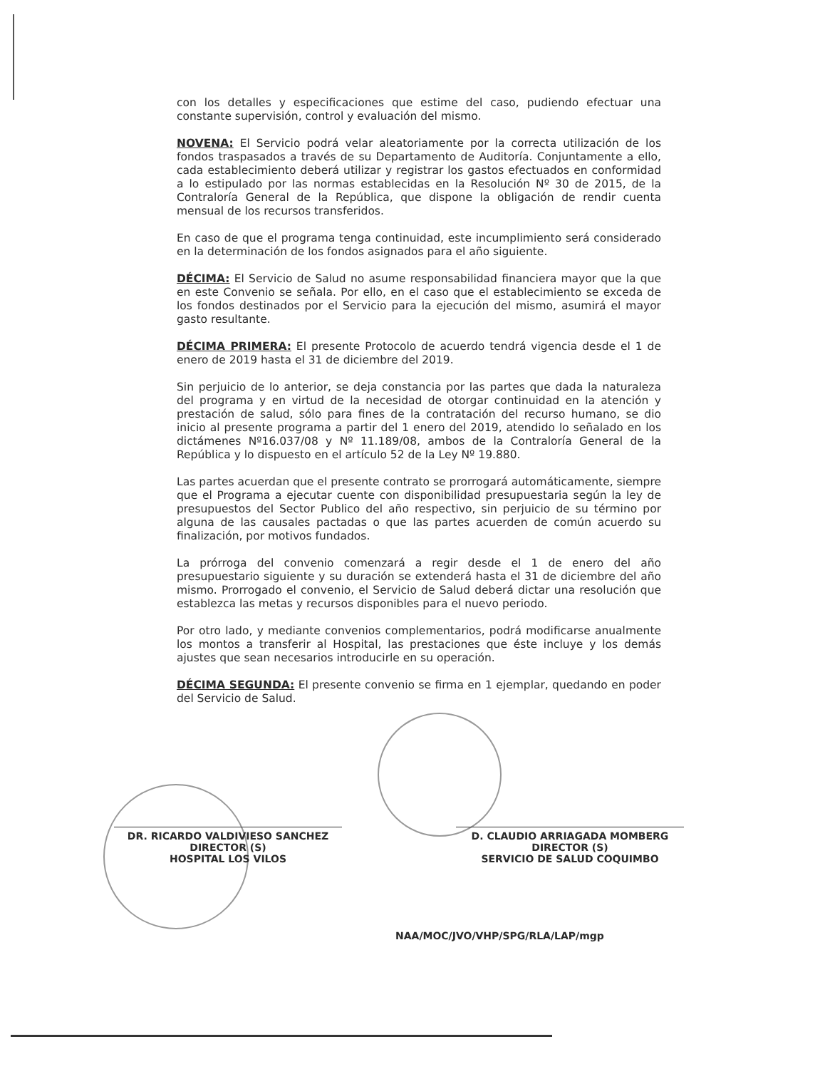con los detalles y especificaciones que estime del caso, pudiendo efectuar una constante supervisión, control y evaluación del mismo.
NOVENA: El Servicio podrá velar aleatoriamente por la correcta utilización de los fondos traspasados a través de su Departamento de Auditoría. Conjuntamente a ello, cada establecimiento deberá utilizar y registrar los gastos efectuados en conformidad a lo estipulado por las normas establecidas en la Resolución Nº 30 de 2015, de la Contraloría General de la República, que dispone la obligación de rendir cuenta mensual de los recursos transferidos.
En caso de que el programa tenga continuidad, este incumplimiento será considerado en la determinación de los fondos asignados para el año siguiente.
DÉCIMA: El Servicio de Salud no asume responsabilidad financiera mayor que la que en este Convenio se señala. Por ello, en el caso que el establecimiento se exceda de los fondos destinados por el Servicio para la ejecución del mismo, asumirá el mayor gasto resultante.
DÉCIMA PRIMERA: El presente Protocolo de acuerdo tendrá vigencia desde el 1 de enero de 2019 hasta el 31 de diciembre del 2019.
Sin perjuicio de lo anterior, se deja constancia por las partes que dada la naturaleza del programa y en virtud de la necesidad de otorgar continuidad en la atención y prestación de salud, sólo para fines de la contratación del recurso humano, se dio inicio al presente programa a partir del 1 enero del 2019, atendido lo señalado en los dictámenes Nº16.037/08 y Nº 11.189/08, ambos de la Contraloría General de la República y lo dispuesto en el artículo 52 de la Ley Nº 19.880.
Las partes acuerdan que el presente contrato se prorrogará automáticamente, siempre que el Programa a ejecutar cuente con disponibilidad presupuestaria según la ley de presupuestos del Sector Publico del año respectivo, sin perjuicio de su término por alguna de las causales pactadas o que las partes acuerden de común acuerdo su finalización, por motivos fundados.
La prórroga del convenio comenzará a regir desde el 1 de enero del año presupuestario siguiente y su duración se extenderá hasta el 31 de diciembre del año mismo. Prorrogado el convenio, el Servicio de Salud deberá dictar una resolución que establezca las metas y recursos disponibles para el nuevo periodo.
Por otro lado, y mediante convenios complementarios, podrá modificarse anualmente los montos a transferir al Hospital, las prestaciones que éste incluye y los demás ajustes que sean necesarios introducirle en su operación.
DÉCIMA SEGUNDA: El presente convenio se firma en 1 ejemplar, quedando en poder del Servicio de Salud.
DR. RICARDO VALDIVIESO SANCHEZ
DIRECTOR (S)
HOSPITAL LOS VILOS
D. CLAUDIO ARRIAGADA MOMBERG
DIRECTOR (S)
SERVICIO DE SALUD COQUIMBO
NAA/MOC/JVO/VHP/SPG/RLA/LAP/mgp